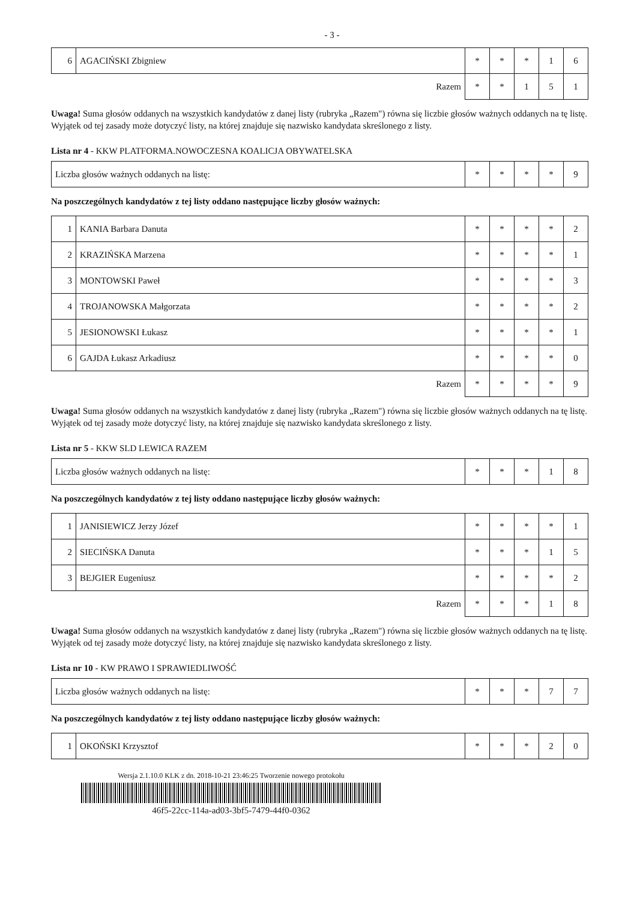- 3 -
| 6 | AGACIŃSKI Zbigniew | * | * | * | 1 | 6 |
| Razem | | * | * | 1 | 5 | 1 |
Uwaga! Suma głosów oddanych na wszystkich kandydatów z danej listy (rubryka „Razem") równa się liczbie głosów ważnych oddanych na tę listę. Wyjątek od tej zasady może dotyczyć listy, na której znajduje się nazwisko kandydata skreślonego z listy.
Lista nr 4 - KKW PLATFORMA.NOWOCZESNA KOALICJA OBYWATELSKA
| Liczba głosów ważnych oddanych na listę: | * | * | * | * | 9 |
Na poszczególnych kandydatów z tej listy oddano następujące liczby głosów ważnych:
| 1 | KANIA Barbara Danuta | * | * | * | * | 2 |
| 2 | KRAZIŃSKA Marzena | * | * | * | * | 1 |
| 3 | MONTOWSKI Paweł | * | * | * | * | 3 |
| 4 | TROJANOWSKA Małgorzata | * | * | * | * | 2 |
| 5 | JESIONOWSKI Łukasz | * | * | * | * | 1 |
| 6 | GAJDA Łukasz Arkadiusz | * | * | * | * | 0 |
| Razem | | * | * | * | * | 9 |
Uwaga! Suma głosów oddanych na wszystkich kandydatów z danej listy (rubryka „Razem") równa się liczbie głosów ważnych oddanych na tę listę. Wyjątek od tej zasady może dotyczyć listy, na której znajduje się nazwisko kandydata skreślonego z listy.
Lista nr 5 - KKW SLD LEWICA RAZEM
| Liczba głosów ważnych oddanych na listę: | * | * | * | 1 | 8 |
Na poszczególnych kandydatów z tej listy oddano następujące liczby głosów ważnych:
| 1 | JANISIEWICZ Jerzy Józef | * | * | * | * | 1 |
| 2 | SIECIŃSKA Danuta | * | * | * | 1 | 5 |
| 3 | BEJGIER Eugeniusz | * | * | * | * | 2 |
| Razem | | * | * | * | 1 | 8 |
Uwaga! Suma głosów oddanych na wszystkich kandydatów z danej listy (rubryka „Razem") równa się liczbie głosów ważnych oddanych na tę listę. Wyjątek od tej zasady może dotyczyć listy, na której znajduje się nazwisko kandydata skreślonego z listy.
Lista nr 10 - KW PRAWO I SPRAWIEDLIWOŚĆ
| Liczba głosów ważnych oddanych na listę: | * | * | * | 7 | 7 |
Na poszczególnych kandydatów z tej listy oddano następujące liczby głosów ważnych:
| 1 | OKOŃSKI Krzysztof | * | * | * | 2 | 0 |
Wersja 2.1.10.0 KLK z dn. 2018-10-21 23:46:25 Tworzenie nowego protokołu
46f5-22cc-114a-ad03-3bf5-7479-44f0-0362